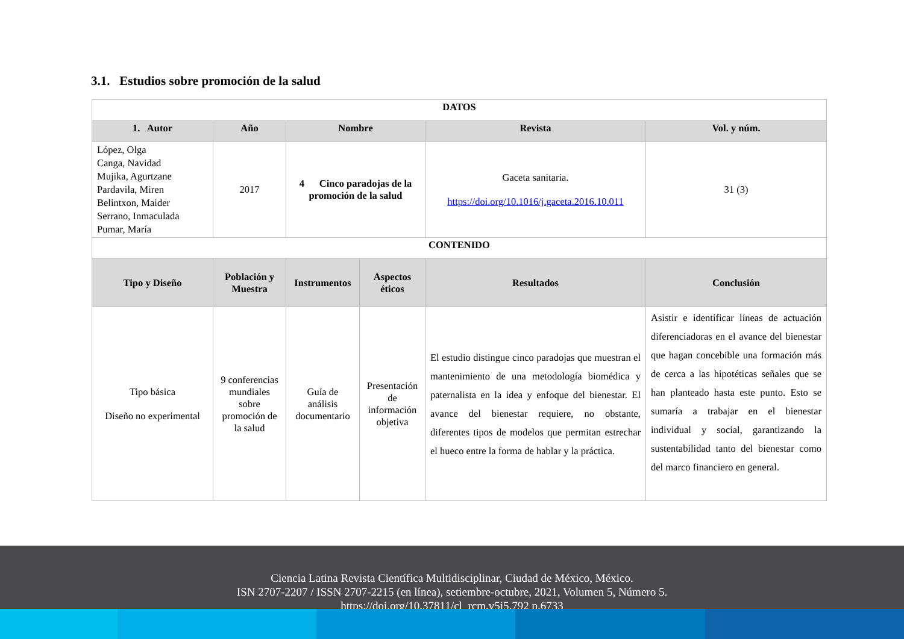3.1. Estudios sobre promoción de la salud
| DATOS | | | | | |
| --- | --- | --- | --- | --- | --- |
| 1. Autor | Año | Nombre | | Revista | Vol. y núm. |
| López, Olga Canga, Navidad Mujika, Agurtzane Pardavila, Miren Belintxon, Maider Serrano, Inmaculada Pumar, María | 2017 | 4 Cinco paradojas de la promoción de la salud | | Gaceta sanitaria. https://doi.org/10.1016/j.gaceta.2016.10.011 | 31 (3) |
| CONTENIDO | | | | | |
| Tipo y Diseño | Población y Muestra | Instrumentos | Aspectos éticos | Resultados | Conclusión |
| Tipo básica Diseño no experimental | 9 conferencias mundiales sobre promoción de la salud | Guía de análisis documentario | Presentación de información objetiva | El estudio distingue cinco paradojas que muestran el mantenimiento de una metodología biomédica y paternalista en la idea y enfoque del bienestar. El avance del bienestar requiere, no obstante, diferentes tipos de modelos que permitan estrechar el hueco entre la forma de hablar y la práctica. | Asistir e identificar líneas de actuación diferenciadoras en el avance del bienestar que hagan concebible una formación más de cerca a las hipotéticas señales que se han planteado hasta este punto. Esto se sumaría a trabajar en el bienestar individual y social, garantizando la sustentabilidad tanto del bienestar como del marco financiero en general. |
Ciencia Latina Revista Científica Multidisciplinar, Ciudad de México, México.
ISN 2707-2207 / ISSN 2707-2215 (en línea), setiembre-octubre, 2021, Volumen 5, Número 5.
https://doi.org/10.37811/cl_rcm.v5i5.792 p.6733